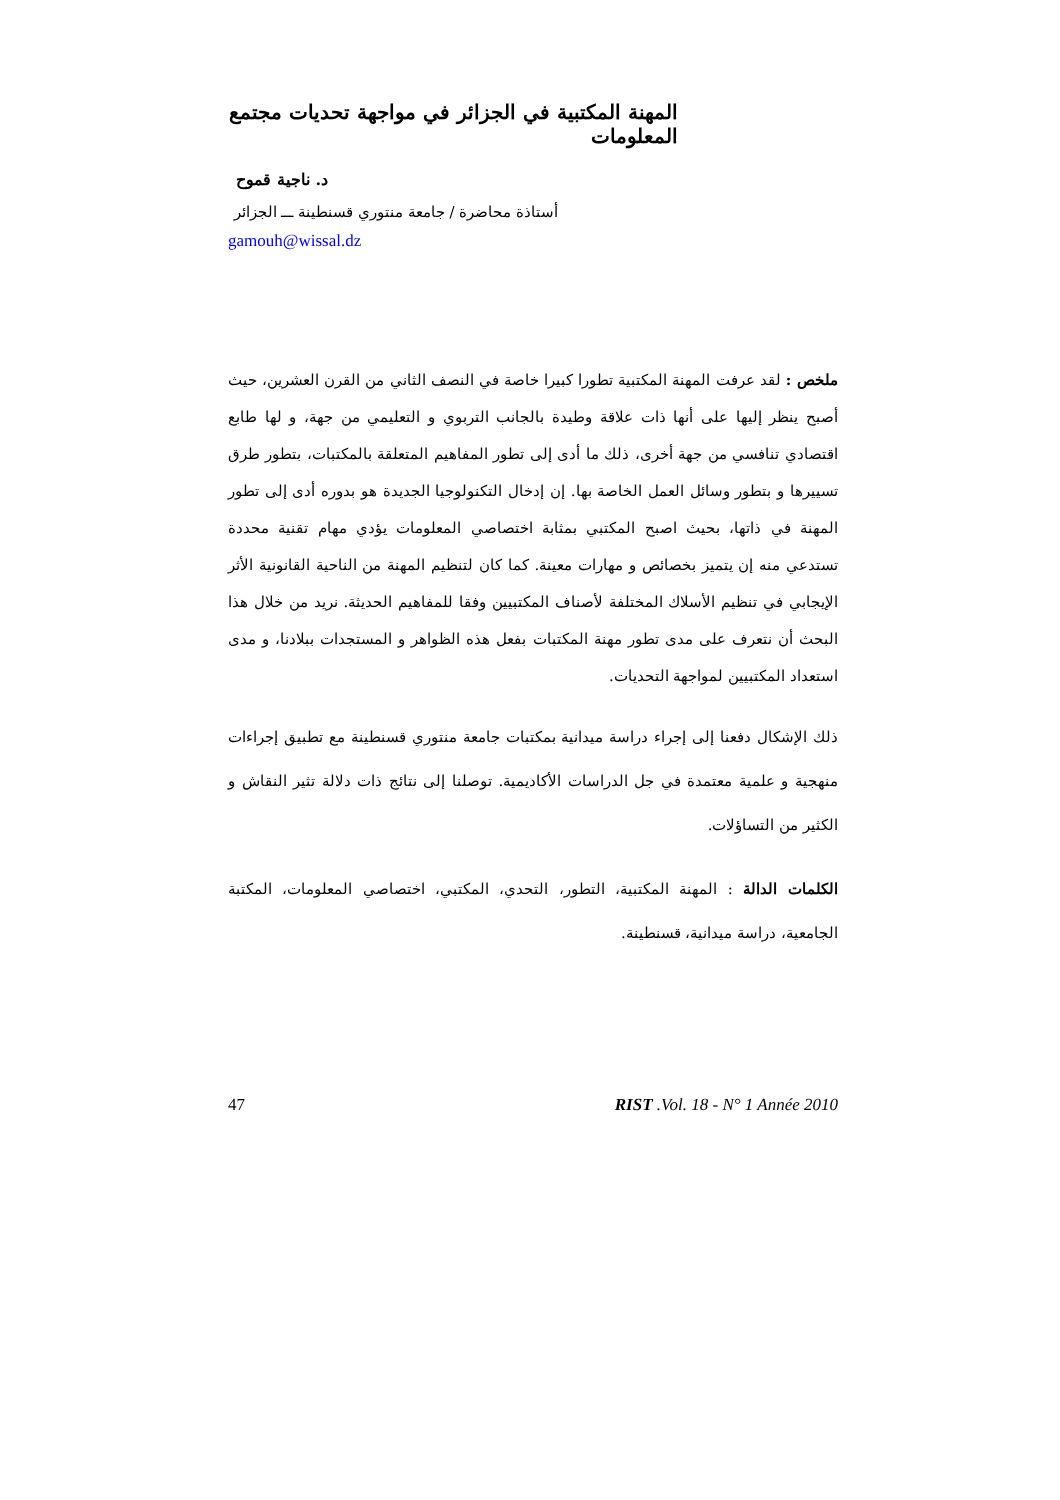المهنة المكتبية في الجزائر في مواجهة تحديات مجتمع المعلومات
د. ناجية قموح
أستاذة محاضرة / جامعة منتوري قسنطينة ـــ الجزائر
gamouh@wissal.dz
ملخص : لقد عرفت المهنة المكتبية تطورا كبيرا خاصة في النصف الثاني من القرن العشرين، حيث أصبح ينظر إليها على أنها ذات علاقة وطيدة بالجانب التربوي و التعليمي من جهة، و لها طابع اقتصادي تنافسي من جهة أخرى، ذلك ما أدى إلى تطور المفاهيم المتعلقة بالمكتبات، بتطور طرق تسييرها و بتطور وسائل العمل الخاصة بها. إن إدخال التكنولوجيا الجديدة هو بدوره أدى إلى تطور المهنة في ذاتها، بحيث اصبح المكتبي بمثابة اختصاصي المعلومات يؤدي مهام تقنية محددة تستدعي منه إن يتميز بخصائص و مهارات معينة. كما كان لتنظيم المهنة من الناحية القانونية الأثر الإيجابي في تنظيم الأسلاك المختلفة لأصناف المكتبيين وفقا للمفاهيم الحديثة. نريد من خلال هذا البحث أن نتعرف على مدى تطور مهنة المكتبات بفعل هذه الظواهر و المستجدات ببلادنا، و مدى استعداد المكتبيين لمواجهة التحديات.
ذلك الإشكال دفعنا إلى إجراء دراسة ميدانية بمكتبات جامعة منتوري قسنطينة مع تطبيق إجراءات منهجية و علمية معتمدة في جل الدراسات الأكاديمية. توصلنا إلى نتائج ذات دلالة تثير النقاش و الكثير من التساؤلات.
الكلمات الدالة : المهنة المكتبية، التطور، التحدي، المكتبي، اختصاصي المعلومات، المكتبة الجامعية، دراسة ميدانية، قسنطينة.
47 RIST .Vol. 18 - N° 1 Année 2010